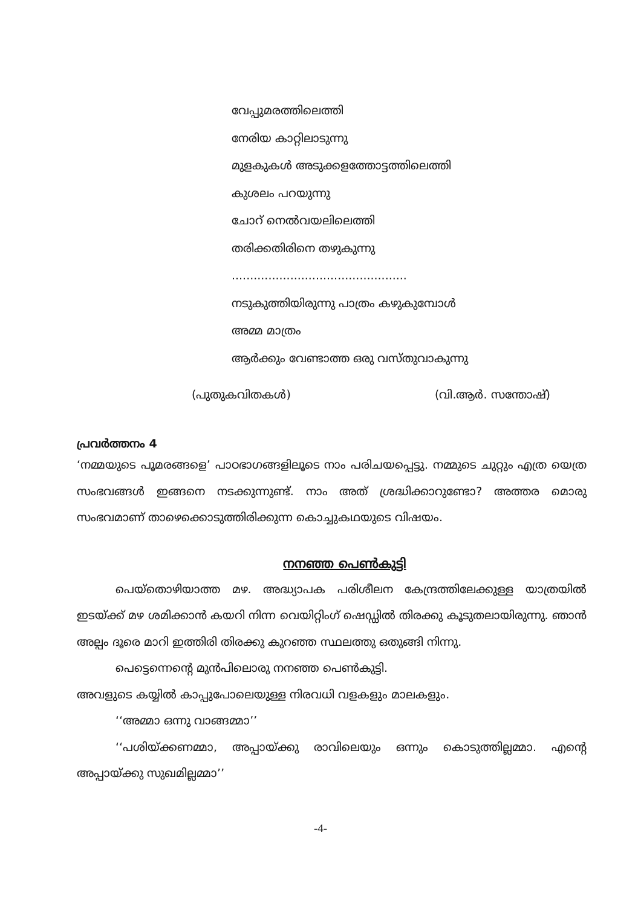വേപ്പുമരത്തിലെത്തി
നേരിയ കാറ്റിലാടുന്നു
മുളകുകൾ അടുക്കളത്തോട്ടത്തിലെത്തി
കുശലം പറയുന്നു
ചോറ് നെൽവയലിലെത്തി
തരിക്കതിരിനെ തഴുകുന്നു
................................................
നടുകുത്തിയിരുന്നു പാത്രം കഴുകുമ്പോൾ
അമ്മ മാത്രം
ആർക്കും വേണ്ടാത്ത ഒരു വസ്തുവാകുന്നു
(പുതുകവിതകൾ) (വി.ആർ. സന്തോഷ്)
പ്രവർത്തനം 4
‘നമ്മയുടെ പൂമരങ്ങളെ’ പാഠഭാഗങ്ങളിലൂടെ നാം പരിചയപ്പെട്ടു. നമ്മുടെ ചുറ്റും എത്ര യെത്ര സംഭവങ്ങൾ ഇങ്ങനെ നടക്കുന്നുണ്ട്. നാം അത് ശ്രദ്ധിക്കാറുണ്ടോ? അത്തര മൊരു സംഭവമാണ് താഴെക്കൊടുത്തിരിക്കുന്ന കൊച്ചുകഥയുടെ വിഷയം.
നനഞ്ഞ പെൺകുട്ടി
പെയ്തൊഴിയാത്ത മഴ. അദ്ധ്യാപക പരിശീലന കേന്ദ്രത്തിലേക്കുള്ള യാത്രയിൽ ഇടയ്ക്ക് മഴ ശമിക്കാൻ കയറി നിന്ന വെയിറ്റിംഗ് ഷെഡ്ഡിൽ തിരക്കു കൂടുതലായിരുന്നു. ഞാൻ അല്പം ദൂരെ മാറി ഇത്തിരി തിരക്കു കുറഞ്ഞ സ്ഥലത്തു ഒതുങ്ങി നിന്നു.
പെട്ടെന്നെന്റെ മുൻപിലൊരു നനഞ്ഞ പെൺകുട്ടി.
അവളുടെ കയ്യിൽ കാപ്പുപോലെയുള്ള നിരവധി വളകളും മാലകളും.
‘‘അമ്മാ ഒന്നു വാങ്ങമ്മാ’’
‘‘പശിയ്ക്കണമ്മാ, അപ്പായ്ക്കു രാവിലെയും ഒന്നും കൊടുത്തില്ലമ്മാ. എന്റെ അപ്പായ്ക്കു സുഖമില്ലമ്മാ’’
-4-